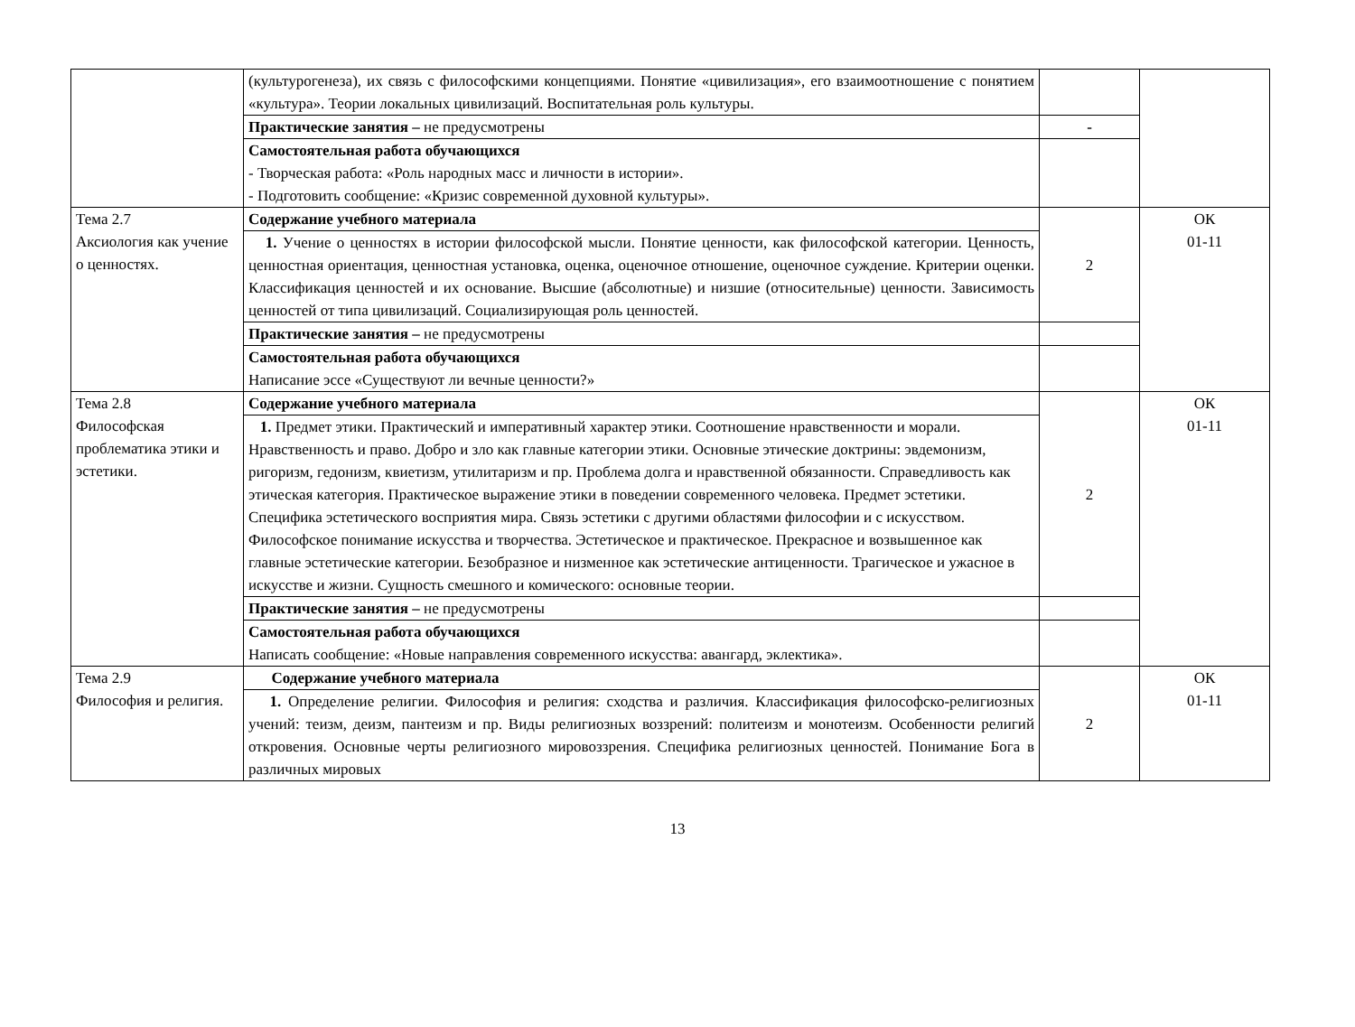| | (культурогенеза), их связь с философскими концепциями. Понятие «цивилизация», его взаимоотношение с понятием «культура». Теории локальных цивилизаций. Воспитательная роль культуры. | | |
| | Практические занятия – не предусмотрены | - | |
| | Самостоятельная работа обучающихся - Творческая работа: «Роль народных масс и личности в истории». - Подготовить сообщение: «Кризис современной духовной культуры». | | |
| Тема 2.7 Аксиология как учение о ценностях. | Содержание учебного материала | 2 | ОК 01-11 |
| | 1. Учение о ценностях в истории философской мысли. Понятие ценности, как философской категории. Ценность, ценностная ориентация, ценностная установка, оценка, оценочное отношение, оценочное суждение. Критерии оценки. Классификация ценностей и их основание. Высшие (абсолютные) и низшие (относительные) ценности. Зависимость ценностей от типа цивилизаций. Социализирующая роль ценностей. | | |
| | Практические занятия – не предусмотрены | | |
| | Самостоятельная работа обучающихся Написание эссе «Существуют ли вечные ценности?» | | |
| Тема 2.8 Философская проблематика этики и эстетики. | Содержание учебного материала | 2 | ОК 01-11 |
| | 1. Предмет этики. Практический и императивный характер этики. Соотношение нравственности и морали. Нравственность и право. Добро и зло как главные категории этики. Основные этические доктрины: эвдемонизм, ригоризм, гедонизм, квиетизм, утилитаризм и пр. Проблема долга и нравственной обязанности. Справедливость как этическая категория. Практическое выражение этики в поведении современного человека. Предмет эстетики. Специфика эстетического восприятия мира. Связь эстетики с другими областями философии и с искусством. Философское понимание искусства и творчества. Эстетическое и практическое. Прекрасное и возвышенное как главные эстетические категории. Безобразное и низменное как эстетические антиценности. Трагическое и ужасное в искусстве и жизни. Сущность смешного и комического: основные теории. | | |
| | Практические занятия – не предусмотрены | | |
| | Самостоятельная работа обучающихся Написать сообщение: «Новые направления современного искусства: авангард, эклектика». | | |
| Тема 2.9 Философия и религия. | Содержание учебного материала | 2 | ОК 01-11 |
| | 1. Определение религии. Философия и религия: сходства и различия. Классификация философско-религиозных учений: теизм, деизм, пантеизм и пр. Виды религиозных воззрений: политеизм и монотеизм. Особенности религий откровения. Основные черты религиозного мировоззрения. Специфика религиозных ценностей. Понимание Бога в различных мировых | | |
13